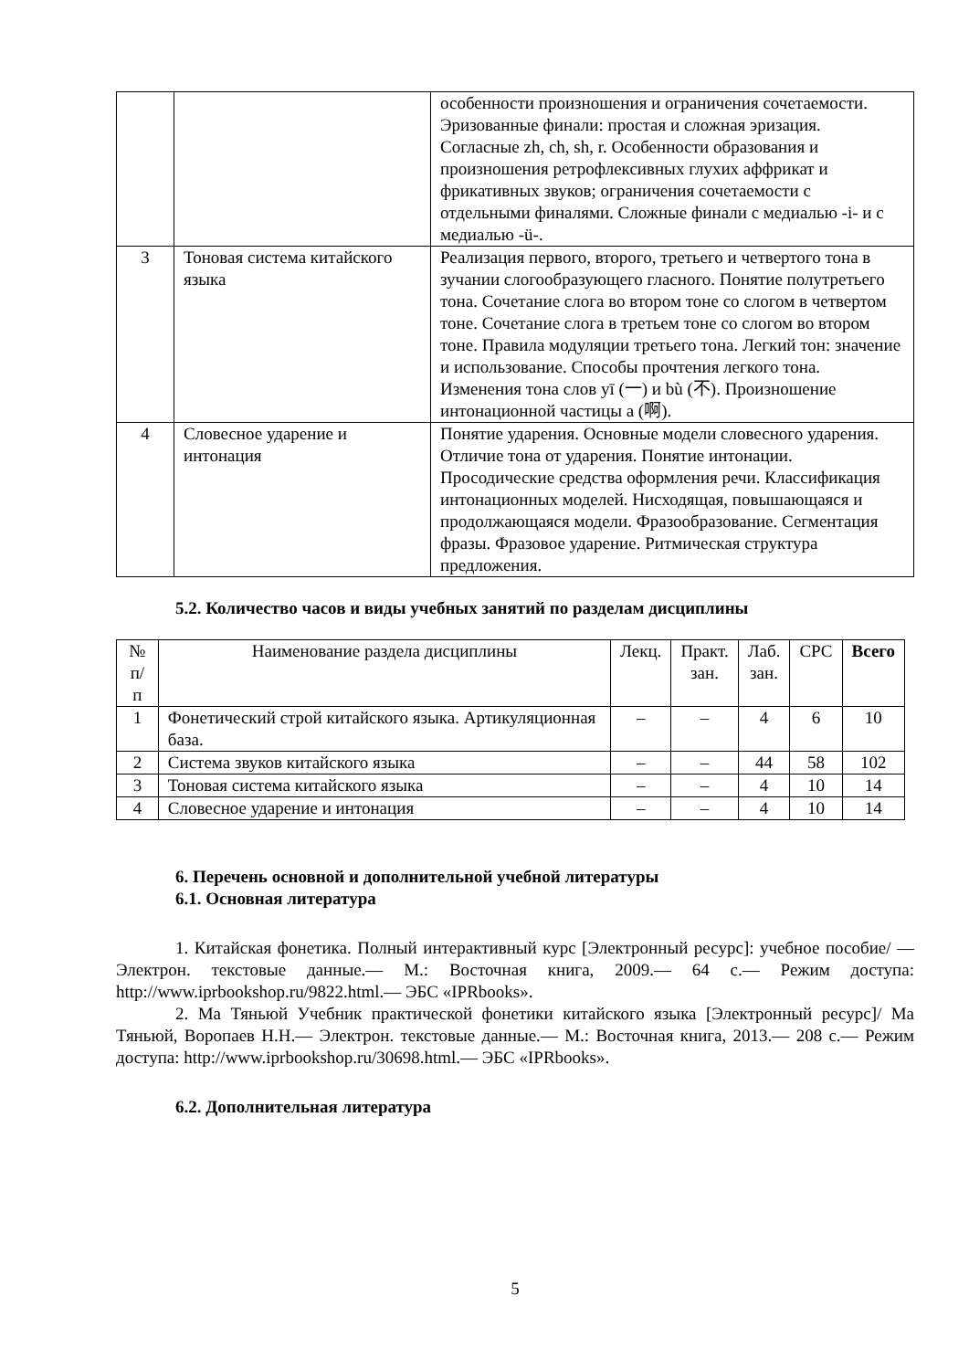| | | особенности произношения и ограничения сочетаемости. Эризованные финали: простая и сложная эризация. Согласные zh, ch, sh, r. Особенности образования и произношения ретрофлексивных глухих аффрикат и фрикативных звуков; ограничения сочетаемости с отдельными финалями. Сложные финали с медиалью -i- и с медиалью -ü-. |
| 3 | Тоновая система китайского языка | Реализация первого, второго, третьего и четвертого тона в зучании слогообразующего гласного. Понятие полутретьего тона. Сочетание слога во втором тоне со слогом в четвертом тоне. Сочетание слога в третьем тоне со слогом во втором тоне. Правила модуляции третьего тона. Легкий тон: значение и использование. Способы прочтения легкого тона. Изменения тона слов yī (一) и bù (不). Произношение интонационной частицы a (啊). |
| 4 | Словесное ударение и интонация | Понятие ударения. Основные модели словесного ударения. Отличие тона от ударения. Понятие интонации. Просодические средства оформления речи. Классификация интонационных моделей. Нисходящая, повышающаяся и продолжающаяся модели. Фразообразование. Сегментация фразы. Фразовое ударение. Ритмическая структура предложения. |
5.2. Количество часов и виды учебных занятий по разделам дисциплины
| № п/п | Наименование раздела дисциплины | Лекц. | Практ. зан. | Лаб. зан. | СРС | Всего |
| --- | --- | --- | --- | --- | --- | --- |
| 1 | Фонетический строй китайского языка. Артикуляционная база. | – | – | 4 | 6 | 10 |
| 2 | Система звуков китайского языка | – | – | 44 | 58 | 102 |
| 3 | Тоновая система китайского языка | – | – | 4 | 10 | 14 |
| 4 | Словесное ударение и интонация | – | – | 4 | 10 | 14 |
6. Перечень основной и дополнительной учебной литературы
6.1. Основная литература
1. Китайская фонетика. Полный интерактивный курс [Электронный ресурс]: учебное пособие/ — Электрон. текстовые данные.— М.: Восточная книга, 2009.— 64 c.— Режим доступа: http://www.iprbookshop.ru/9822.html.— ЭБС «IPRbooks».
2. Ма Тяньюй Учебник практической фонетики китайского языка [Электронный ресурс]/ Ма Тяньюй, Воропаев Н.Н.— Электрон. текстовые данные.— М.: Восточная книга, 2013.— 208 c.— Режим доступа: http://www.iprbookshop.ru/30698.html.— ЭБС «IPRbooks».
6.2. Дополнительная литература
5